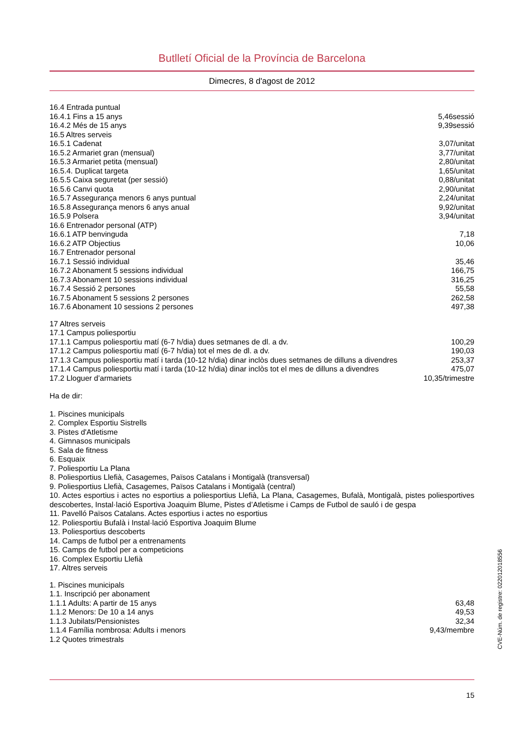Butlletí Oficial de la Província de Barcelona
Dimecres, 8 d'agost de 2012
| 16.4 Entrada puntual | |
| 16.4.1 Fins a 15 anys | 5,46sessió |
| 16.4.2 Més de 15 anys | 9,39sessió |
| 16.5 Altres serveis | |
| 16.5.1 Cadenat | 3,07/unitat |
| 16.5.2 Armariet gran (mensual) | 3,77/unitat |
| 16.5.3 Armariet petita (mensual) | 2,80/unitat |
| 16.5.4. Duplicat targeta | 1,65/unitat |
| 16.5.5 Caixa seguretat (per sessió) | 0,88/unitat |
| 16.5.6 Canvi quota | 2,90/unitat |
| 16.5.7 Assegurança menors 6 anys puntual | 2,24/unitat |
| 16.5.8 Assegurança menors 6 anys anual | 9,92/unitat |
| 16.5.9 Polsera | 3,94/unitat |
| 16.6 Entrenador personal (ATP) | |
| 16.6.1 ATP benvinguda | 7,18 |
| 16.6.2 ATP Objectius | 10,06 |
| 16.7 Entrenador personal | |
| 16.7.1 Sessió individual | 35,46 |
| 16.7.2 Abonament 5 sessions individual | 166,75 |
| 16.7.3 Abonament 10 sessions individual | 316,25 |
| 16.7.4 Sessió 2 persones | 55,58 |
| 16.7.5 Abonament 5 sessions 2 persones | 262,58 |
| 16.7.6 Abonament 10 sessions 2 persones | 497,38 |
| 17 Altres serveis | |
| 17.1 Campus poliesportiu | |
| 17.1.1 Campus poliesportiu matí (6-7 h/dia) dues setmanes de dl. a dv. | 100,29 |
| 17.1.2 Campus poliesportiu matí (6-7 h/dia) tot el mes de dl. a dv. | 190,03 |
| 17.1.3 Campus poliesportiu matí i tarda (10-12 h/dia) dinar inclòs dues setmanes de dilluns a divendres | 253,37 |
| 17.1.4 Campus poliesportiu matí i tarda (10-12 h/dia) dinar inclòs tot el mes de dilluns a divendres | 475,07 |
| 17.2 Lloguer d’armariets | 10,35/trimestre |
Ha de dir:
1. Piscines municipals
2. Complex Esportiu Sistrells
3. Pistes d'Atletisme
4. Gimnasos municipals
5. Sala de fitness
6. Esquaix
7. Poliesportiu La Plana
8. Poliesportius Llefià, Casagemes, Països Catalans i Montigalà (transversal)
9. Poliesportius Llefià, Casagemes, Països Catalans i Montigalà (central)
10. Actes esportius i actes no esportius a poliesportius Llefià, La Plana, Casagemes, Bufalà, Montigalà, pistes poliesportives descobertes, Instal·lació Esportiva Joaquim Blume, Pistes d’Atletisme i Camps de Futbol de sauló i de gespa
11. Pavelló Països Catalans. Actes esportius i actes no esportius
12. Poliesportiu Bufalà i Instal·lació Esportiva Joaquim Blume
13. Poliesportius descoberts
14. Camps de futbol per a entrenaments
15. Camps de futbol per a competicions
16. Complex Esportiu Llefià
17. Altres serveis
| 1. Piscines municipals | |
| 1.1. Inscripció per abonament | |
| 1.1.1 Adults: A partir de 15 anys | 63,48 |
| 1.1.2 Menors: De 10 a 14 anys | 49,53 |
| 1.1.3 Jubilats/Pensionistes | 32,34 |
| 1.1.4 Família nombrosa: Adults i menors | 9,43/membre |
| 1.2 Quotes trimestrals | |
15
CVE-Núm. de registre: 022012018556